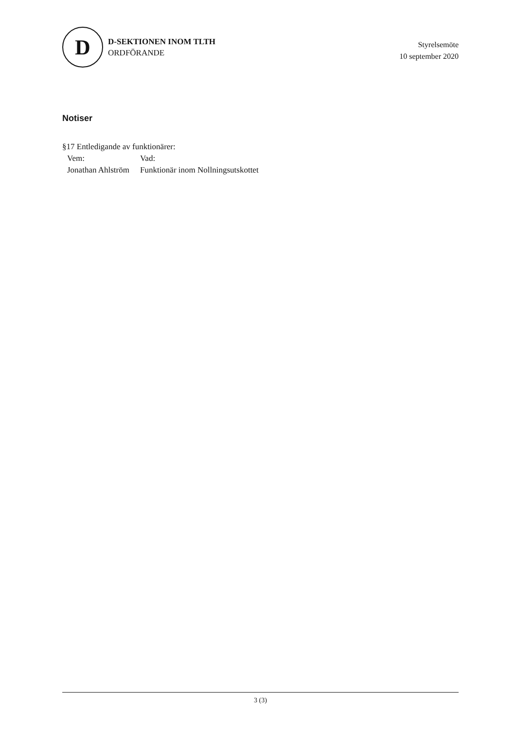D
D-SEKTIONEN INOM TLTH
ORDFÖRANDE
Styrelsemöte
10 september 2020
Notiser
§17 Entledigande av funktionärer:
| Vem: | Vad: |
| Jonathan Ahlström | Funktionär inom Nollningsutskottet |
3 (3)